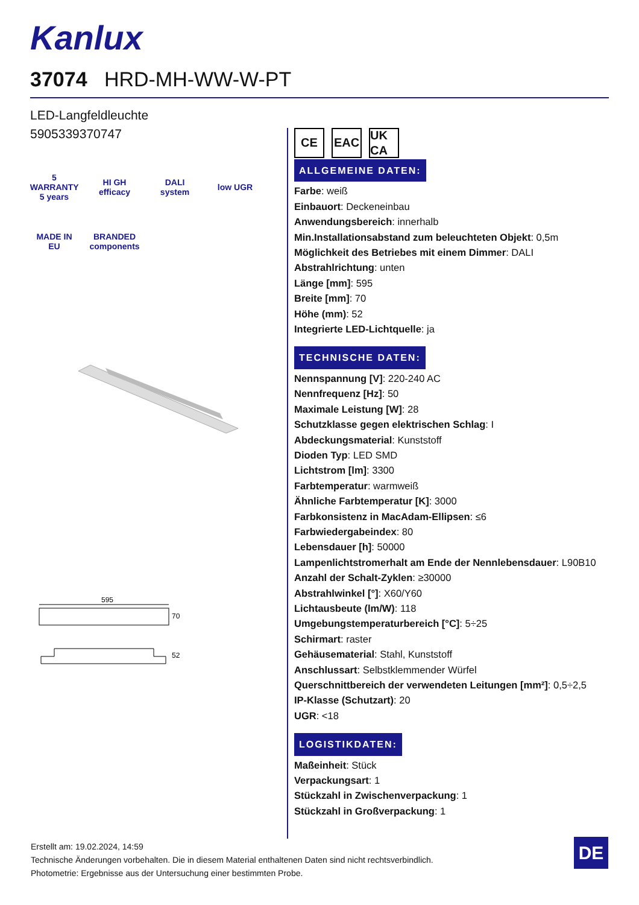Kanlux
37074 HRD-MH-WW-W-PT
LED-Langfeldleuchte
5905339370747
5 WARRANTY 5 years
HI GH efficacy
DALI system
low UGR
MADE IN EU
BRANDED components
595
70
52
CE EAC UK CA
ALLGEMEINE DATEN:
Farbe: weiß
Einbauort: Deckeneinbau
Anwendungsbereich: innerhalb
Min.Installationsabstand zum beleuchteten Objekt: 0,5m
Möglichkeit des Betriebes mit einem Dimmer: DALI
Abstrahlrichtung: unten
Länge [mm]: 595
Breite [mm]: 70
Höhe (mm): 52
Integrierte LED-Lichtquelle: ja
TECHNISCHE DATEN:
Nennspannung [V]: 220-240 AC
Nennfrequenz [Hz]: 50
Maximale Leistung [W]: 28
Schutzklasse gegen elektrischen Schlag: I
Abdeckungsmaterial: Kunststoff
Dioden Typ: LED SMD
Lichtstrom [lm]: 3300
Farbtemperatur: warmweiß
Ähnliche Farbtemperatur [K]: 3000
Farbkonsistenz in MacAdam-Ellipsen: ≤6
Farbwiedergabeindex: 80
Lebensdauer [h]: 50000
Lampenlichtstromerhalt am Ende der Nennlebensdauer: L90B10
Anzahl der Schalt-Zyklen: ≥30000
Abstrahlwinkel [°]: X60/Y60
Lichtausbeute (lm/W): 118
Umgebungstemperaturbereich [°C]: 5÷25
Schirmart: raster
Gehäusematerial: Stahl, Kunststoff
Anschlussart: Selbstklemmender Würfel
Querschnittbereich der verwendeten Leitungen [mm²]: 0,5÷2,5
IP-Klasse (Schutzart): 20
UGR: <18
LOGISTIKDATEN:
Maßeinheit: Stück
Verpackungsart: 1
Stückzahl in Zwischenverpackung: 1
Stückzahl in Großverpackung: 1
Erstellt am: 19.02.2024, 14:59
Technische Änderungen vorbehalten. Die in diesem Material enthaltenen Daten sind nicht rechtsverbindlich.
Photometrie: Ergebnisse aus der Untersuchung einer bestimmten Probe.
DE